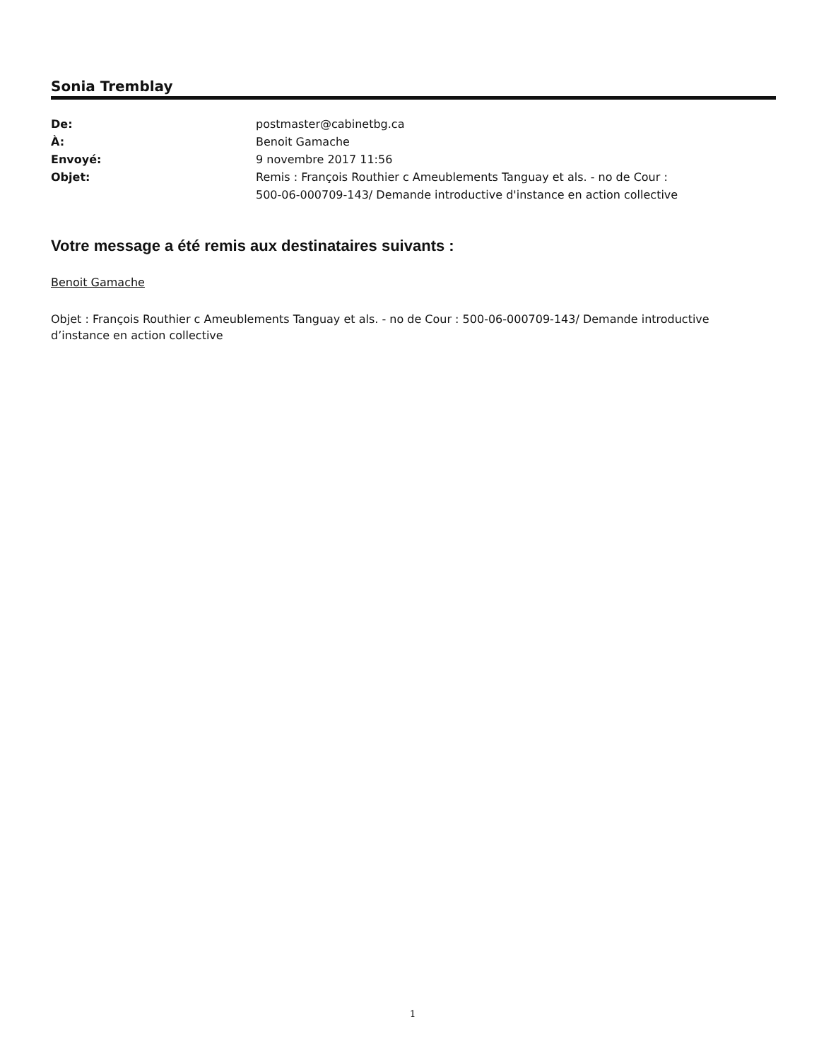Sonia Tremblay
| De: | postmaster@cabinetbg.ca |
| À: | Benoit Gamache |
| Envoyé: | 9 novembre 2017 11:56 |
| Objet: | Remis : François Routhier c Ameublements Tanguay et als. - no de Cour : 500-06-000709-143/ Demande introductive d'instance en action collective |
Votre message a été remis aux destinataires suivants :
Benoit Gamache
Objet : François Routhier c Ameublements Tanguay et als. - no de Cour : 500-06-000709-143/ Demande introductive d’instance en action collective
1